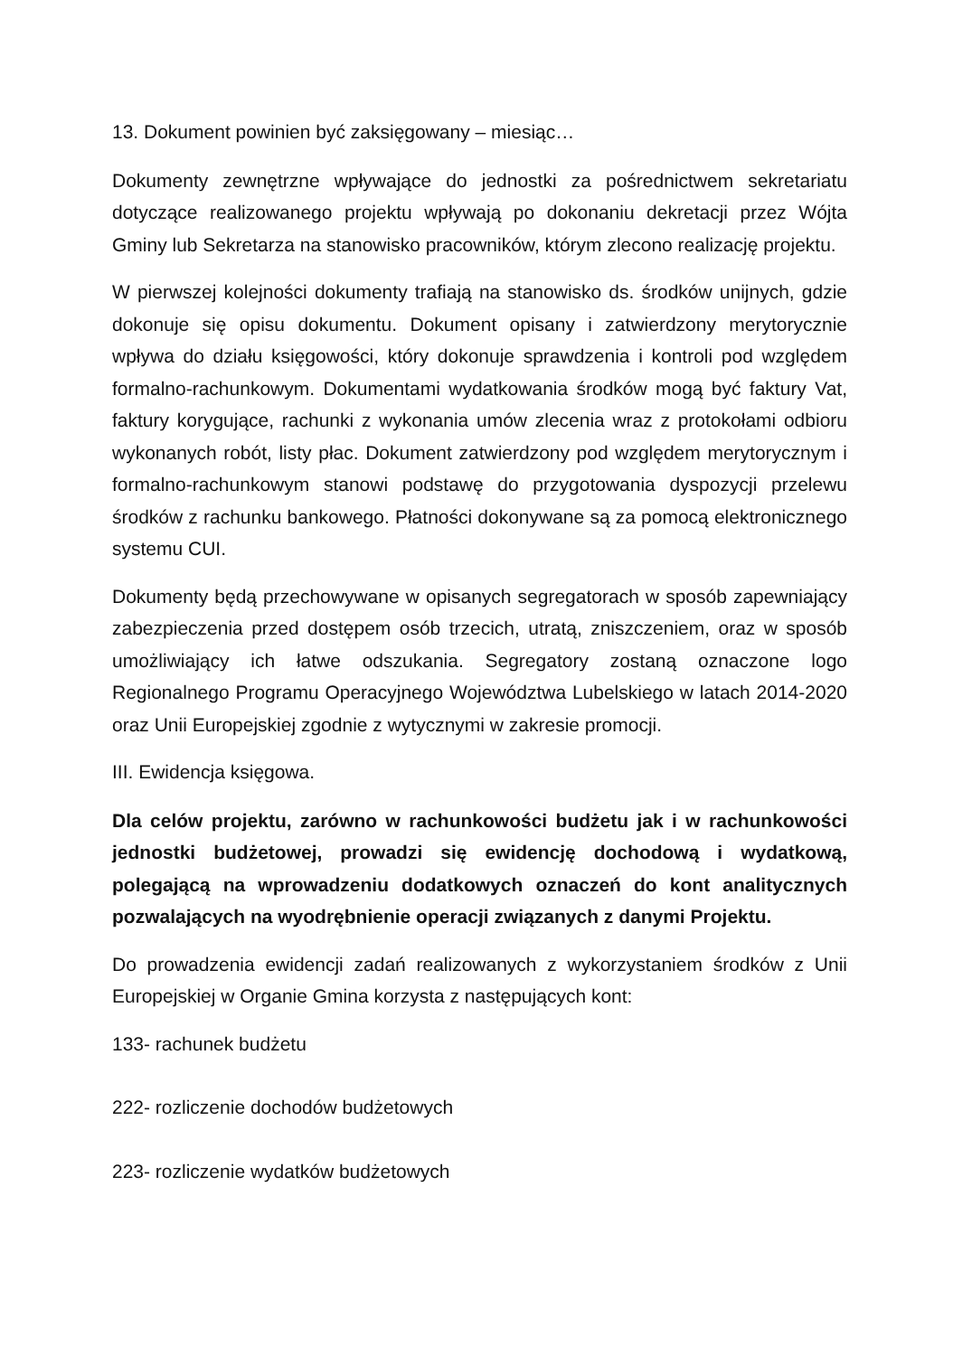13. Dokument powinien być zaksięgowany – miesiąc…
Dokumenty zewnętrzne wpływające do jednostki za pośrednictwem sekretariatu dotyczące realizowanego projektu wpływają po dokonaniu dekretacji przez Wójta Gminy lub Sekretarza na stanowisko pracowników, którym zlecono realizację projektu.
W pierwszej kolejności dokumenty trafiają na stanowisko ds. środków unijnych, gdzie dokonuje się opisu dokumentu. Dokument opisany i zatwierdzony merytorycznie wpływa do działu księgowości, który dokonuje sprawdzenia i kontroli pod względem formalno-rachunkowym. Dokumentami wydatkowania środków mogą być faktury Vat, faktury korygujące, rachunki z wykonania umów zlecenia wraz z protokołami odbioru wykonanych robót, listy płac. Dokument zatwierdzony pod względem merytorycznym i formalno-rachunkowym stanowi podstawę do przygotowania dyspozycji przelewu środków z rachunku bankowego. Płatności dokonywane są za pomocą elektronicznego systemu CUI.
Dokumenty będą przechowywane w opisanych segregatorach w sposób zapewniający zabezpieczenia przed dostępem osób trzecich, utratą, zniszczeniem, oraz w sposób umożliwiający ich łatwe odszukania. Segregatory zostaną oznaczone logo Regionalnego Programu Operacyjnego Województwa Lubelskiego w latach 2014-2020 oraz Unii Europejskiej zgodnie z wytycznymi w zakresie promocji.
III. Ewidencja księgowa.
Dla celów projektu, zarówno w rachunkowości budżetu jak i w rachunkowości jednostki budżetowej, prowadzi się ewidencję dochodową i wydatkową, polegającą na wprowadzeniu dodatkowych oznaczeń do kont analitycznych pozwalających na wyodrębnienie operacji związanych z danymi Projektu.
Do prowadzenia ewidencji zadań realizowanych z wykorzystaniem środków z Unii Europejskiej w Organie Gmina korzysta z następujących kont:
133- rachunek budżetu
222- rozliczenie dochodów budżetowych
223- rozliczenie wydatków budżetowych